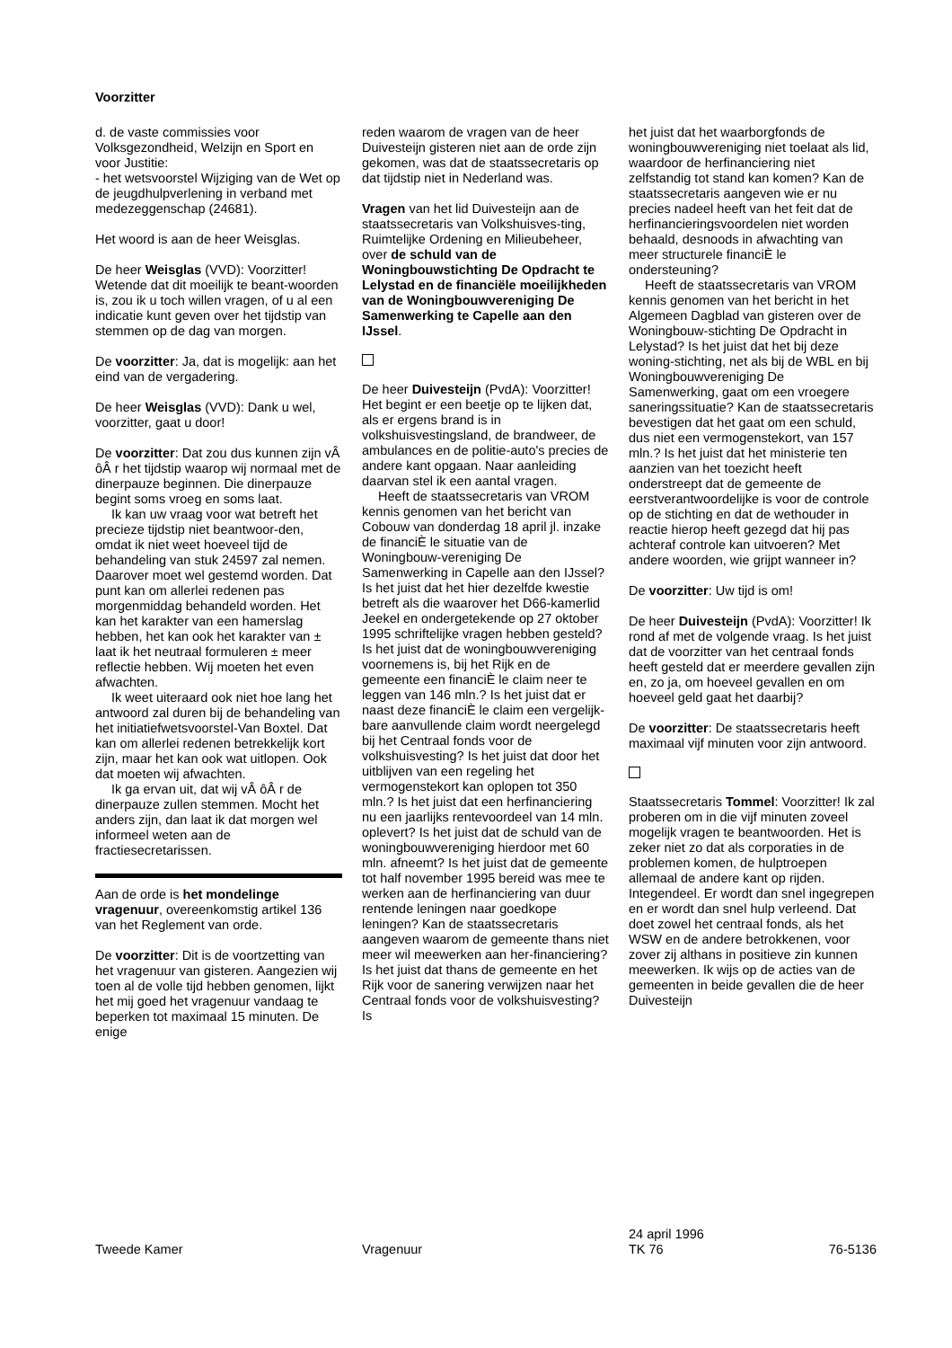Voorzitter
d. de vaste commissies voor Volksgezondheid, Welzijn en Sport en voor Justitie:
- het wetsvoorstel Wijziging van de Wet op de jeugdhulpverlening in verband met medezeggenschap (24681).
Het woord is aan de heer Weisglas.
De heer Weisglas (VVD): Voorzitter! Wetende dat dit moeilijk te beant-woorden is, zou ik u toch willen vragen, of u al een indicatie kunt geven over het tijdstip van stemmen op de dag van morgen.
De voorzitter: Ja, dat is mogelijk: aan het eind van de vergadering.
De heer Weisglas (VVD): Dank u wel, voorzitter, gaat u door!
De voorzitter: Dat zou dus kunnen zijn vÂ ôÂ r het tijdstip waarop wij normaal met de dinerpauze beginnen. Die dinerpauze begint soms vroeg en soms laat.
Ik kan uw vraag voor wat betreft het precieze tijdstip niet beantwoor-den, omdat ik niet weet hoeveel tijd de behandeling van stuk 24597 zal nemen. Daarover moet wel gestemd worden. Dat punt kan om allerlei redenen pas morgenmiddag behandeld worden. Het kan het karakter van een hamerslag hebben, het kan ook het karakter van ± laat ik het neutraal formuleren ± meer reflectie hebben. Wij moeten het even afwachten.
Ik weet uiteraard ook niet hoe lang het antwoord zal duren bij de behandeling van het initiatiefwetsvoorstel-Van Boxtel. Dat kan om allerlei redenen betrekkelijk kort zijn, maar het kan ook wat uitlopen. Ook dat moeten wij afwachten.
Ik ga ervan uit, dat wij vÂ ôÂ r de dinerpauze zullen stemmen. Mocht het anders zijn, dan laat ik dat morgen wel informeel weten aan de fractiesecretarissen.
Aan de orde is het mondelinge vragenuur, overeenkomstig artikel 136 van het Reglement van orde.
De voorzitter: Dit is de voortzetting van het vragenuur van gisteren. Aangezien wij toen al de volle tijd hebben genomen, lijkt het mij goed het vragenuur vandaag te beperken tot maximaal 15 minuten. De enige
reden waarom de vragen van de heer Duivesteijn gisteren niet aan de orde zijn gekomen, was dat de staatssecretaris op dat tijdstip niet in Nederland was.
Vragen van het lid Duivesteijn aan de staatssecretaris van Volkshuisves-ting, Ruimtelijke Ordening en Milieubeheer, over de schuld van de Woningbouwstichting De Opdracht te Lelystad en de financiële moeilijkheden van de Woningbouwvereniging De Samenwerking te Capelle aan den IJssel.
De heer Duivesteijn (PvdA): Voorzitter! Het begint er een beetje op te lijken dat, als er ergens brand is in volkshuisvestingsland, de brandweer, de ambulances en de politie-auto's precies de andere kant opgaan. Naar aanleiding daarvan stel ik een aantal vragen.
Heeft de staatssecretaris van VROM kennis genomen van het bericht van Cobouw van donderdag 18 april jl. inzake de financiÈ le situatie van de Woningbouw-vereniging De Samenwerking in Capelle aan den IJssel? Is het juist dat het hier dezelfde kwestie betreft als die waarover het D66-kamerlid Jeekel en ondergetekende op 27 oktober 1995 schriftelijke vragen hebben gesteld? Is het juist dat de woningbouwvereniging voornemens is, bij het Rijk en de gemeente een financiÈ le claim neer te leggen van 146 mln.? Is het juist dat er naast deze financiÈ le claim een vergelijk-bare aanvullende claim wordt neergelegd bij het Centraal fonds voor de volkshuisvesting? Is het juist dat door het uitblijven van een regeling het vermogenstekort kan oplopen tot 350 mln.? Is het juist dat een herfinanciering nu een jaarlijks rentevoordeel van 14 mln. oplevert? Is het juist dat de schuld van de woningbouwvereniging hierdoor met 60 mln. afneemt? Is het juist dat de gemeente tot half november 1995 bereid was mee te werken aan de herfinanciering van duur rentende leningen naar goedkope leningen? Kan de staatssecretaris aangeven waarom de gemeente thans niet meer wil meewerken aan her-financiering? Is het juist dat thans de gemeente en het Rijk voor de sanering verwijzen naar het Centraal fonds voor de volkshuisvesting? Is
het juist dat het waarborgfonds de woningbouwvereniging niet toelaat als lid, waardoor de herfinanciering niet zelfstandig tot stand kan komen? Kan de staatssecretaris aangeven wie er nu precies nadeel heeft van het feit dat de herfinancieringsvoordelen niet worden behaald, desnoods in afwachting van meer structurele financiÈ le ondersteuning?
Heeft de staatssecretaris van VROM kennis genomen van het bericht in het Algemeen Dagblad van gisteren over de Woningbouw-stichting De Opdracht in Lelystad? Is het juist dat het bij deze woning-stichting, net als bij de WBL en bij Woningbouwvereniging De Samenwerking, gaat om een vroegere saneringssituatie? Kan de staatssecretaris bevestigen dat het gaat om een schuld, dus niet een vermogenstekort, van 157 mln.? Is het juist dat het ministerie ten aanzien van het toezicht heeft onderstreept dat de gemeente de eerstverantwoordelijke is voor de controle op de stichting en dat de wethouder in reactie hierop heeft gezegd dat hij pas achteraf controle kan uitvoeren? Met andere woorden, wie grijpt wanneer in?
De voorzitter: Uw tijd is om!
De heer Duivesteijn (PvdA): Voorzitter! Ik rond af met de volgende vraag. Is het juist dat de voorzitter van het centraal fonds heeft gesteld dat er meerdere gevallen zijn en, zo ja, om hoeveel gevallen en om hoeveel geld gaat het daarbij?
De voorzitter: De staatssecretaris heeft maximaal vijf minuten voor zijn antwoord.
Staatssecretaris Tommel: Voorzitter! Ik zal proberen om in die vijf minuten zoveel mogelijk vragen te beantwoorden. Het is zeker niet zo dat als corporaties in de problemen komen, de hulptroepen allemaal de andere kant op rijden. Integendeel. Er wordt dan snel ingegrepen en er wordt dan snel hulp verleend. Dat doet zowel het centraal fonds, als het WSW en de andere betrokkenen, voor zover zij althans in positieve zin kunnen meewerken. Ik wijs op de acties van de gemeenten in beide gevallen die de heer Duivesteijn
Tweede Kamer
Vragenuur 24 april 1996
TK 76
76-5136